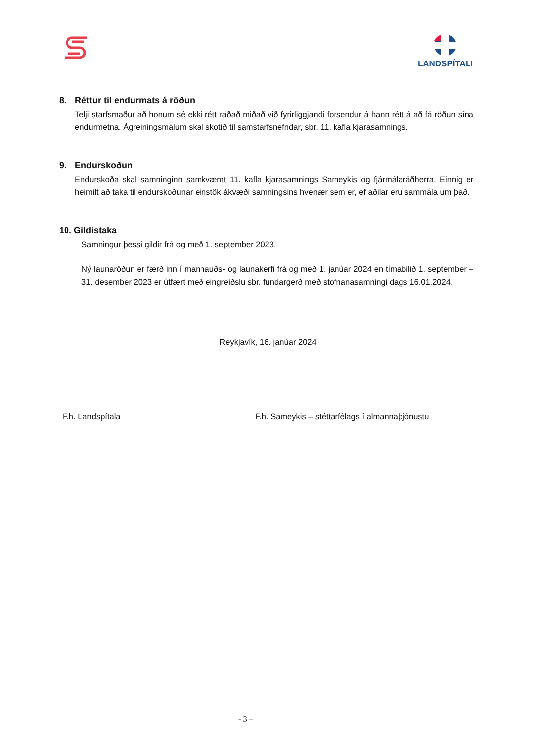LANDSPÍTALI
8. Réttur til endurmats á röðun
Telji starfsmaður að honum sé ekki rétt raðað miðað við fyrirliggjandi forsendur á hann rétt á að fá röðun sína endurmetna. Ágreiningsmálum skal skotið til samstarfsnefndar, sbr. 11. kafla kjarasamnings.
9. Endurskoðun
Endurskoða skal samninginn samkvæmt 11. kafla kjarasamnings Sameykis og fjármálaráðherra. Einnig er heimilt að taka til endurskoðunar einstök ákvæði samningsins hvenær sem er, ef aðilar eru sammála um það.
10. Gildistaka
Samningur þessi gildir frá og með 1. september 2023.
Ný launaröðun er færð inn í mannauðs- og launakerfi frá og með 1. janúar 2024 en tímabilið 1. september – 31. desember 2023 er útfært með eingreiðslu sbr. fundargerð með stofnanasamningi dags 16.01.2024.
Reykjavík, 16. janúar 2024
F.h. Landspítala F.h. Sameykis – stéttarfélags í almannaþjónustu
- 3 –